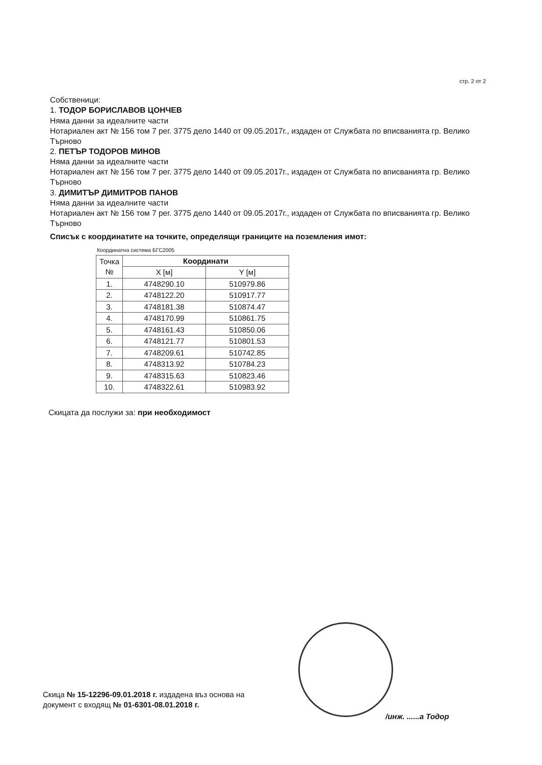стр. 2 от 2
Собственици:
1. ТОДОР БОРИСЛАВОВ ЦОНЧЕВ
Няма данни за идеалните части
Нотариален акт № 156 том 7 рег. 3775 дело 1440 от 09.05.2017г., издаден от Службата по вписванията гр. Велико Търново
2. ПЕТЪР ТОДОРОВ МИНОВ
Няма данни за идеалните части
Нотариален акт № 156 том 7 рег. 3775 дело 1440 от 09.05.2017г., издаден от Службата по вписванията гр. Велико Търново
3. ДИМИТЪР ДИМИТРОВ ПАНОВ
Няма данни за идеалните части
Нотариален акт № 156 том 7 рег. 3775 дело 1440 от 09.05.2017г., издаден от Службата по вписванията гр. Велико Търново
Списък с координатите на точките, определящи границите на поземления имот:
Координатна система БГС2005
| Точка № | Координати | |
| --- | --- | --- |
| | X [м] | Y [м] |
| 1. | 4748290.10 | 510979.86 |
| 2. | 4748122.20 | 510917.77 |
| 3. | 4748181.38 | 510874.47 |
| 4. | 4748170.99 | 510861.75 |
| 5. | 4748161.43 | 510850.06 |
| 6. | 4748121.77 | 510801.53 |
| 7. | 4748209.61 | 510742.85 |
| 8. | 4748313.92 | 510784.23 |
| 9. | 4748315.63 | 510823.46 |
| 10. | 4748322.61 | 510983.92 |
Скицата да послужи за: при необходимост
Скица № 15-12296-09.01.2018 г. издадена въз основа на
документ с входящ № 01-6301-08.01.2018 г.
/инж. ......а Тодор